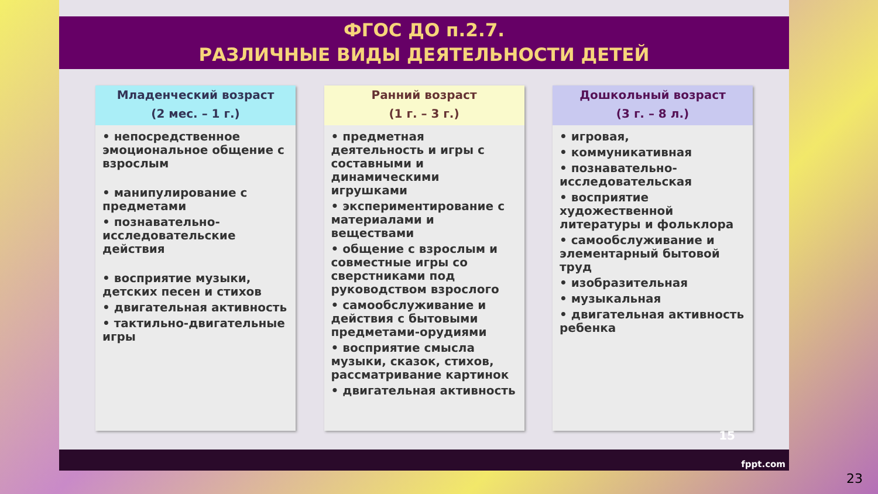ФГОС ДО п.2.7.
РАЗЛИЧНЫЕ ВИДЫ ДЕЯТЕЛЬНОСТИ ДЕТЕЙ
Младенческий возраст
(2 мес. – 1 г.)
• непосредственное эмоциональное общение с взрослым
• манипулирование с предметами
• познавательно-исследовательские действия
• восприятие музыки, детских песен и стихов
• двигательная активность
• тактильно-двигательные игры
Ранний возраст
(1 г. – 3 г.)
• предметная деятельность и игры с составными и динамическими игрушками
• экспериментирование с материалами и веществами
• общение с взрослым и совместные игры со сверстниками под руководством взрослого
• самообслуживание и действия с бытовыми предметами-орудиями
• восприятие смысла музыки, сказок, стихов, рассматривание картинок
• двигательная активность
Дошкольный возраст
(3 г. – 8 л.)
• игровая,
• коммуникативная
• познавательно-исследовательская
• восприятие художественной литературы и фольклора
• самообслуживание и элементарный бытовой труд
• изобразительная
• музыкальная
• двигательная активность ребенка
15
fppt.com
23